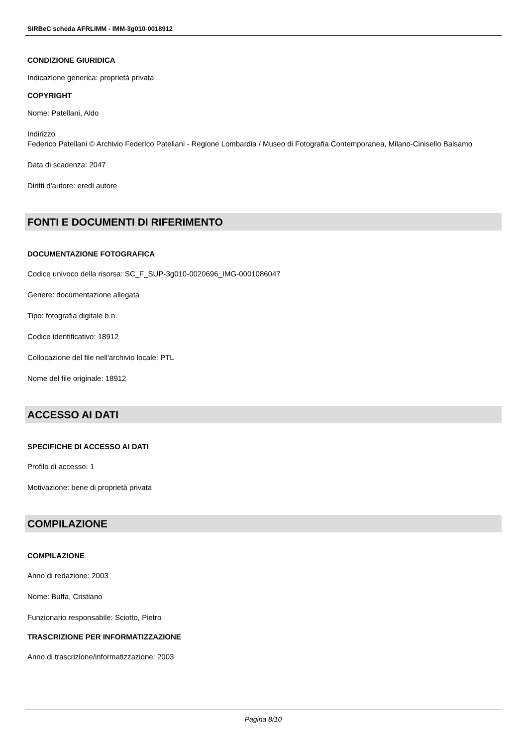SIRBeC scheda AFRLIMM - IMM-3g010-0018912
CONDIZIONE GIURIDICA
Indicazione generica: proprietà privata
COPYRIGHT
Nome: Patellani, Aldo
Indirizzo
Federico Patellani © Archivio Federico Patellani - Regione Lombardia / Museo di Fotografia Contemporanea, Milano-Cinisello Balsamo
Data di scadenza: 2047
Diritti d'autore: eredi autore
FONTI E DOCUMENTI DI RIFERIMENTO
DOCUMENTAZIONE FOTOGRAFICA
Codice univoco della risorsa: SC_F_SUP-3g010-0020696_IMG-0001086047
Genere: documentazione allegata
Tipo: fotografia digitale b.n.
Codice identificativo: 18912
Collocazione del file nell'archivio locale: PTL
Nome del file originale: 18912
ACCESSO AI DATI
SPECIFICHE DI ACCESSO AI DATI
Profilo di accesso: 1
Motivazione: bene di proprietà privata
COMPILAZIONE
COMPILAZIONE
Anno di redazione: 2003
Nome: Buffa, Cristiano
Funzionario responsabile: Sciotto, Pietro
TRASCRIZIONE PER INFORMATIZZAZIONE
Anno di trascrizione/informatizzazione: 2003
Pagina 8/10